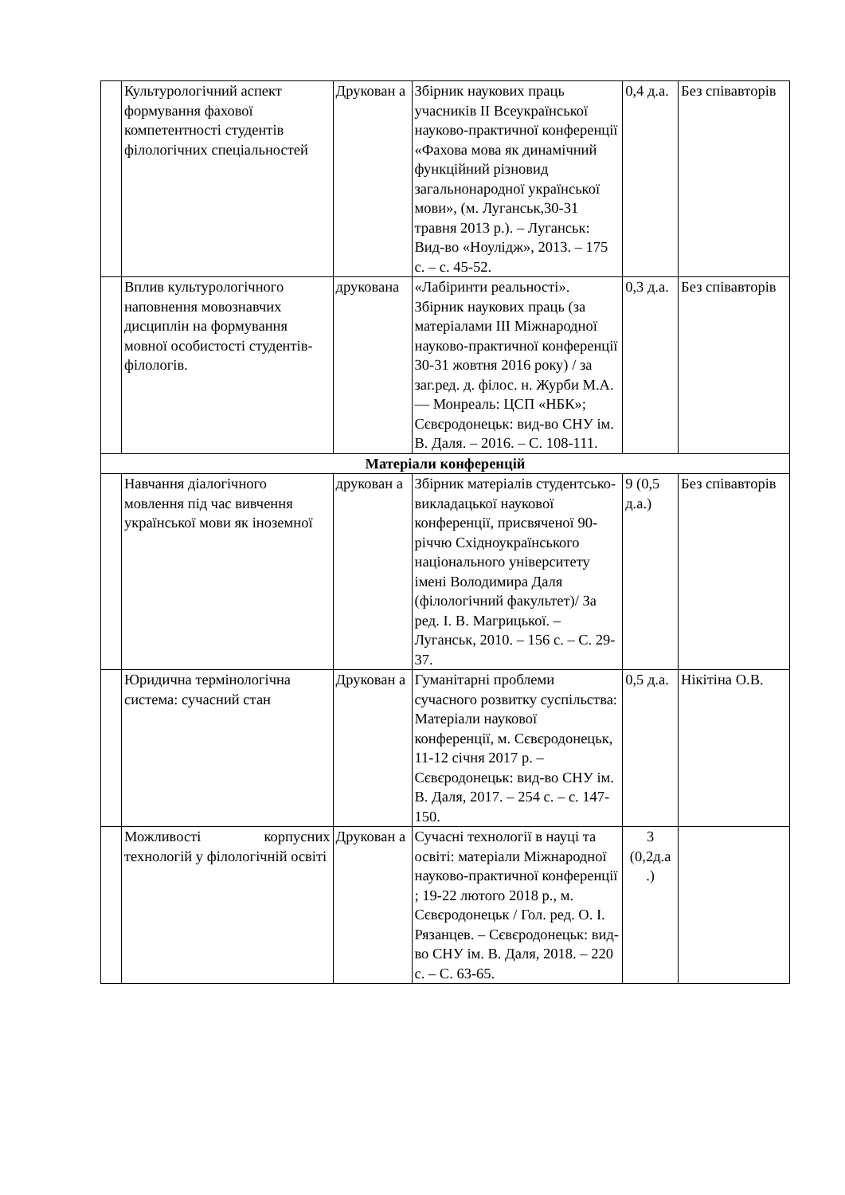| | Культурологічний аспект формування фахової компетентності студентів філологічних спеціальностей | Друкован а | Збірник наукових праць учасників ІІ Всеукраїнської науково-практичної конференції «Фахова мова як динамічний функційний різновид загальнонародної української мови», (м. Луганськ,30-31 травня 2013 р.). – Луганськ: Вид-во «Ноулідж», 2013. – 175 с. – с. 45-52. | 0,4 д.а. | Без співавторів |
| | Вплив культурологічного наповнення мовознавчих дисциплін на формування мовної особистості студентів-філологів. | друкована | «Лабіринти реальності». Збірник наукових праць (за матеріалами ІІІ Міжнародної науково-практичної конференції 30-31 жовтня 2016 року) / за заг.ред. д. філос. н. Журби М.А. — Монреаль: ЦСП «НБК»; Сєвєродонецьк: вид-во СНУ ім. В. Даля. – 2016. – С. 108-111. | 0,3 д.а. | Без співавторів |
| Матеріали конференцій | | | | | |
| | Навчання діалогічного мовлення під час вивчення української мови як іноземної | друкован а | Збірник матеріалів студентсько-викладацької наукової конференції, присвяченої 90-річчю Східноукраїнського національного університету імені Володимира Даля (філологічний факультет)/ За ред. І. В. Магрицької. – Луганськ, 2010. – 156 с. – С. 29-37. | 9 (0,5 д.а.) | Без співавторів |
| | Юридична термінологічна система: сучасний стан | Друкован а | Гуманітарні проблеми сучасного розвитку суспільства: Матеріали наукової конференції, м. Сєвєродонецьк, 11-12 січня 2017 р. – Сєвєродонецьк: вид-во СНУ ім. В. Даля, 2017. – 254 с. – с. 147-150. | 0,5 д.а. | Нікітіна О.В. |
| | Можливості корпусних технологій у філологічній освіті | Друкован а | Сучасні технології в науці та освіті: матеріали Міжнародної науково-практичної конференції ; 19-22 лютого 2018 р., м. Сєвєродонецьк / Гол. ред. О. І. Рязанцев. – Сєвєродонецьк: вид-во СНУ ім. В. Даля, 2018. – 220 с. – С. 63-65. | 3 (0,2д.а .) | |